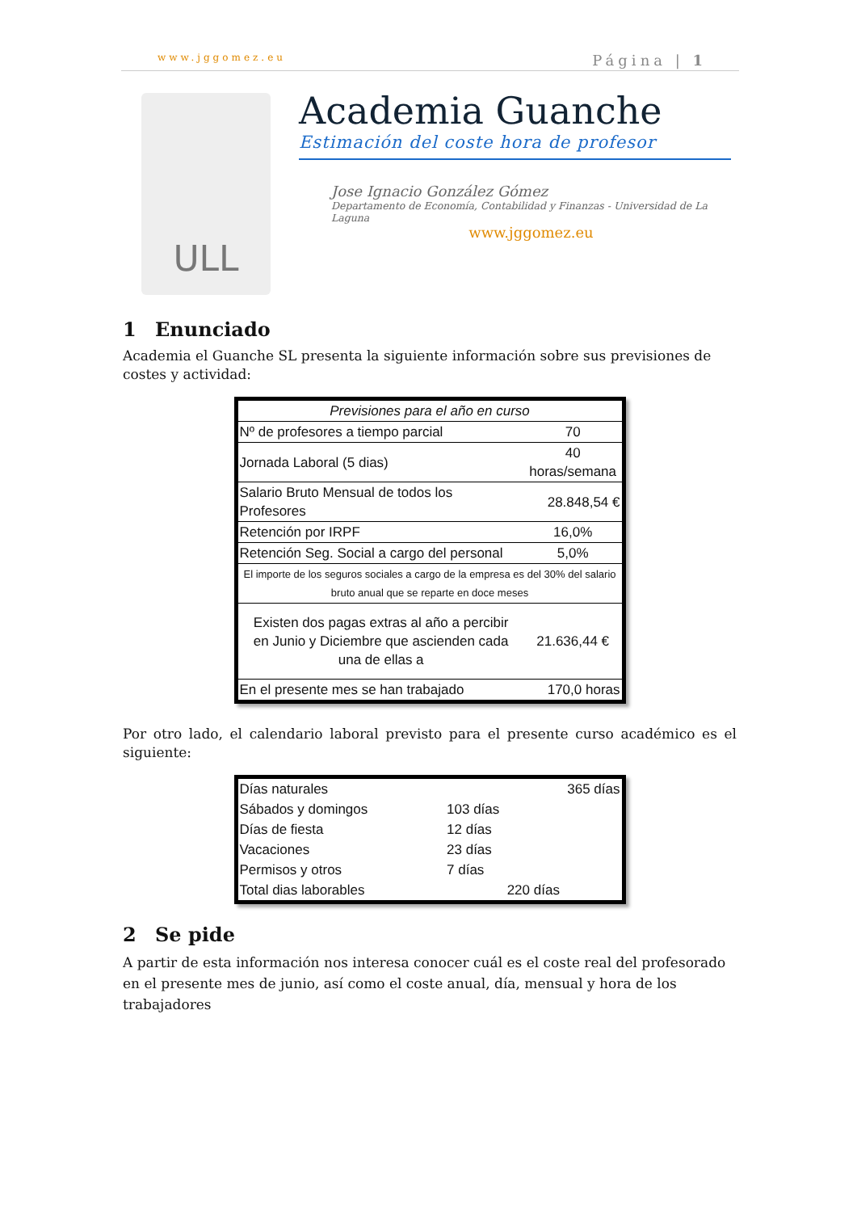www.jggomez.eu Página | 1
ULL
Academia Guanche
Estimación del coste hora de profesor
Jose Ignacio González Gómez
Departamento de Economía, Contabilidad y Finanzas - Universidad de La Laguna
www.jggomez.eu
1 Enunciado
Academia el Guanche SL presenta la siguiente información sobre sus previsiones de costes y actividad:
| Previsiones para el año en curso | |
| Nº de profesores a tiempo parcial | 70 |
| Jornada Laboral (5 dias) | 40 horas/semana |
| Salario Bruto Mensual de todos los Profesores | 28.848,54 € |
| Retención por IRPF | 16,0% |
| Retención Seg. Social a cargo del personal | 5,0% |
| El importe de los seguros sociales a cargo de la empresa es del 30% del salario bruto anual que se reparte en doce meses | |
| Existen dos pagas extras al año a percibir en Junio y Diciembre que ascienden cada una de ellas a | 21.636,44 € |
| En el presente mes se han trabajado | 170,0 horas |
Por otro lado, el calendario laboral previsto para el presente curso académico es el siguiente:
| Días naturales | | 365 días |
| Sábados y domingos | 103 días | |
| Días de fiesta | 12 días | |
| Vacaciones | 23 días | |
| Permisos y otros | 7 días | |
| Total dias laborables | 220 días | |
2 Se pide
A partir de esta información nos interesa conocer cuál es el coste real del profesorado en el presente mes de junio, así como el coste anual, día, mensual y hora de los trabajadores